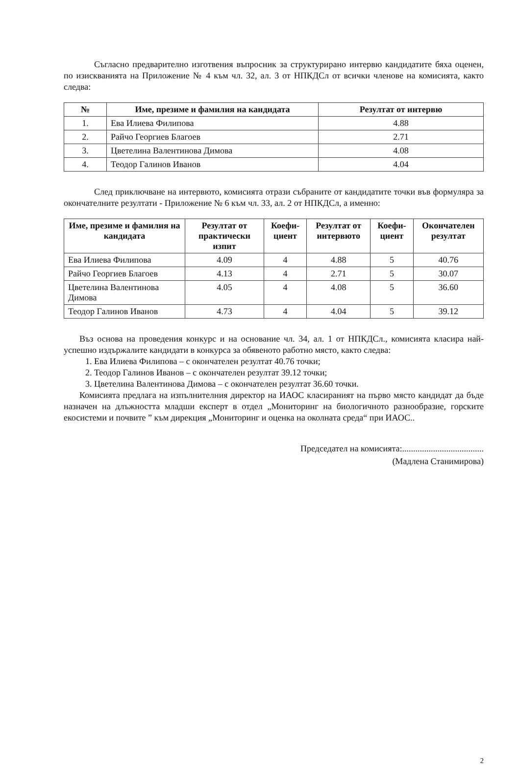Съгласно предварително изготвения въпросник за структурирано интервю кандидатите бяха оценен, по изискванията на Приложение № 4 към чл. 32, ал. 3 от НПКДСл от всички членове на комисията, както следва:
| № | Име, презиме и фамилия на кандидата | Резултат от интервю |
| --- | --- | --- |
| 1. | Ева Илиева Филипова | 4.88 |
| 2. | Райчо Георгиев Благоев | 2.71 |
| 3. | Цветелина Валентинова Димова | 4.08 |
| 4. | Теодор Галинов Иванов | 4.04 |
След приключване на интервюто, комисията отрази събраните от кандидатите точки във формуляра за окончателните резултати - Приложение № 6 към чл. 33, ал. 2 от НПКДСл, а именно:
| Име, презиме и фамилия на кандидата | Резултат от практически изпит | Коефи-циент | Резултат от интервюто | Коефи-циент | Окончателен резултат |
| --- | --- | --- | --- | --- | --- |
| Ева Илиева Филипова | 4.09 | 4 | 4.88 | 5 | 40.76 |
| Райчо Георгиев Благоев | 4.13 | 4 | 2.71 | 5 | 30.07 |
| Цветелина Валентинова Димова | 4.05 | 4 | 4.08 | 5 | 36.60 |
| Теодор Галинов Иванов | 4.73 | 4 | 4.04 | 5 | 39.12 |
Въз основа на проведения конкурс и на основание чл. 34, ал. 1 от НПКДСл., комисията класира най-успешно издържалите кандидати в конкурса за обявеното работно място, както следва:
1. Ева Илиева Филипова – с окончателен резултат 40.76 точки;
2. Теодор Галинов Иванов – с окончателен резултат 39.12 точки;
3. Цветелина Валентинова Димова – с окончателен резултат 36.60 точки.
Комисията предлага на изпълнителния директор на ИАОС класираният на първо място кандидат да бъде назначен на длъжността младши експерт в отдел „Мониторинг на биологичното разнообразие, горските екосистеми и почвите ” към дирекция „Мониторинг и оценка на околната среда“ при ИАОС..
Председател на комисията:.....................................
(Мадлена Станимирова)
2